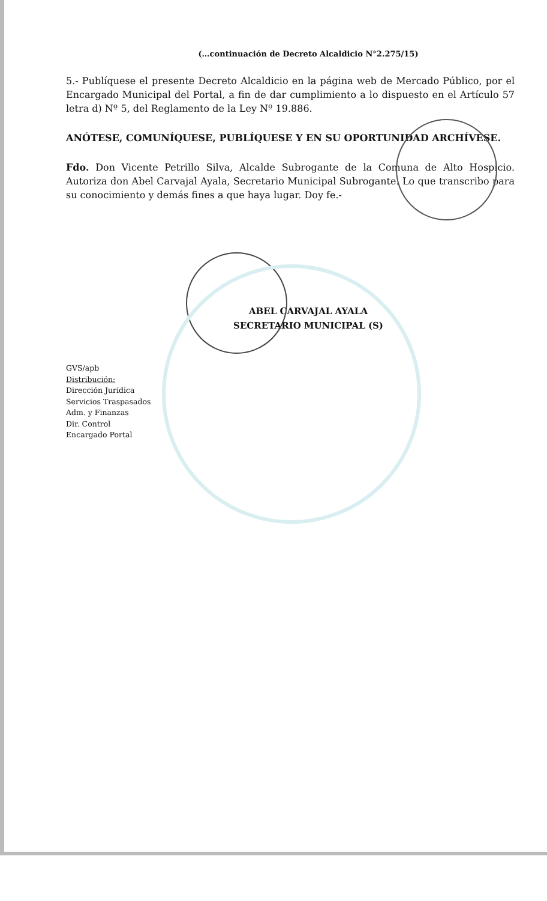(…continuación de Decreto Alcaldicio N°2.275/15)
5.- Publíquese el presente Decreto Alcaldicio en la página web de Mercado Público, por el Encargado Municipal del Portal, a fin de dar cumplimiento a lo dispuesto en el Artículo 57 letra d) Nº 5, del Reglamento de la Ley Nº 19.886.
ANÓTESE, COMUNÍQUESE, PUBLÍQUESE Y EN SU OPORTUNIDAD ARCHÍVESE.
Fdo. Don Vicente Petrillo Silva, Alcalde Subrogante de la Comuna de Alto Hospicio. Autoriza don Abel Carvajal Ayala, Secretario Municipal Subrogante. Lo que transcribo para su conocimiento y demás fines a que haya lugar. Doy fe.-
ABEL CARVAJAL AYALA
SECRETARIO MUNICIPAL (S)
GVS/apb
Distribución:
Dirección Jurídica
Servicios Traspasados
Adm. y Finanzas
Dir. Control
Encargado Portal